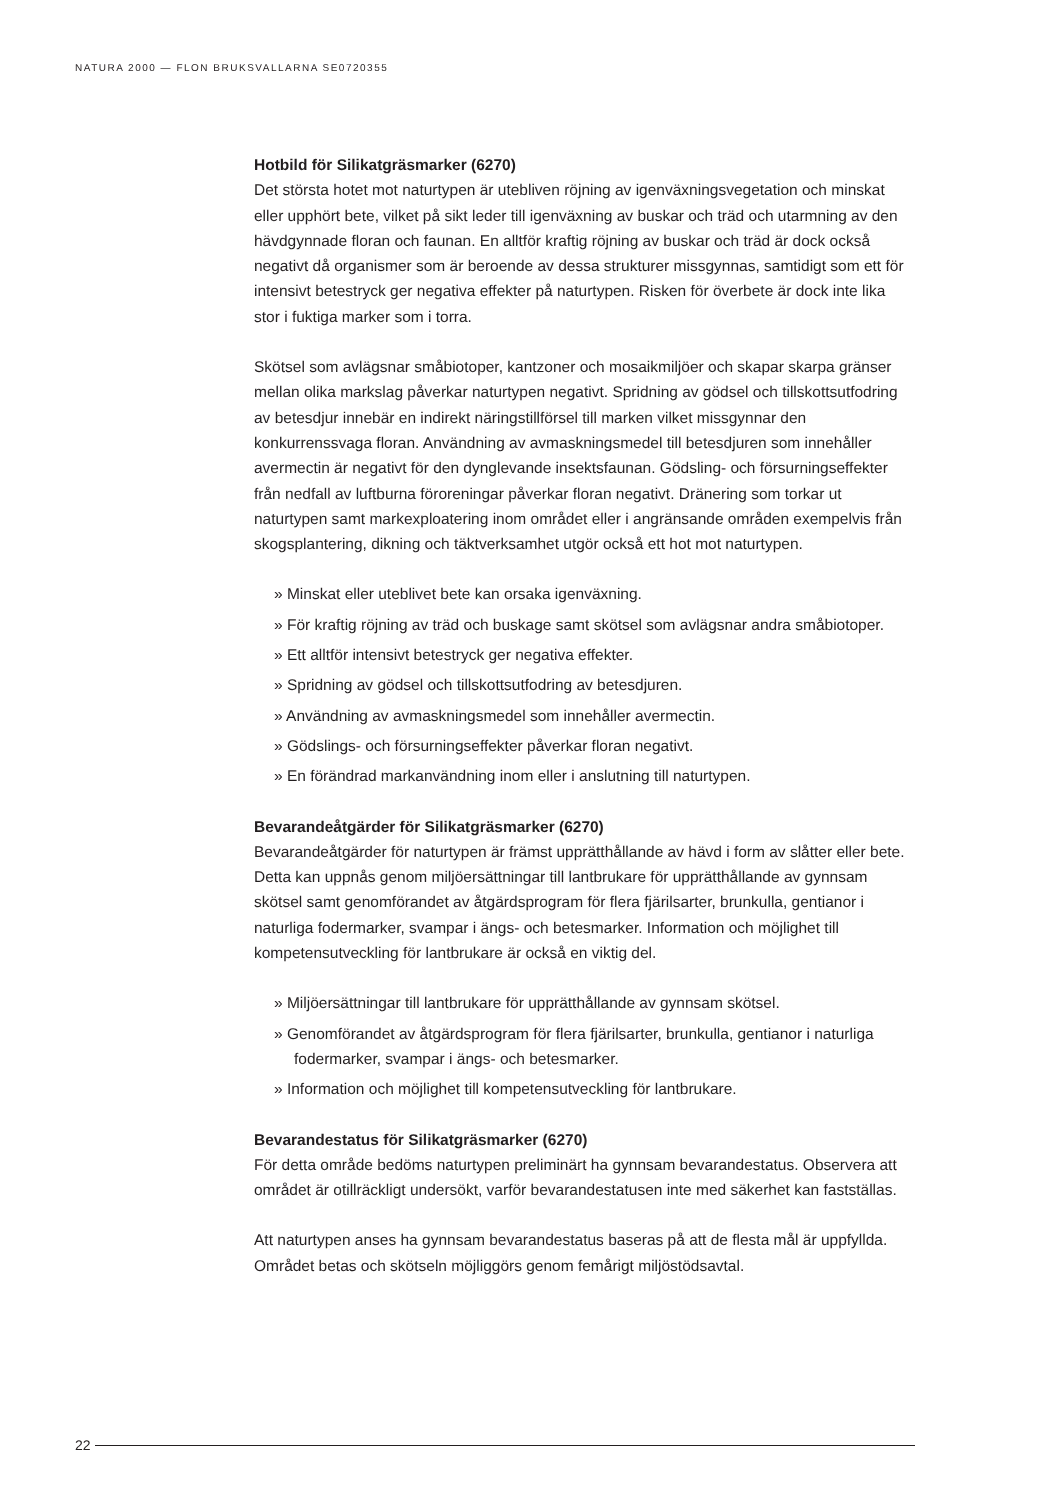NATURA 2000 — FLON BRUKSVALLARNA SE0720355
Hotbild för Silikatgräsmarker (6270)
Det största hotet mot naturtypen är utebliven röjning av igenväxningsvegetation och minskat eller upphört bete, vilket på sikt leder till igenväxning av buskar och träd och utarmning av den hävdgynnade floran och faunan. En alltför kraftig röjning av buskar och träd är dock också negativt då organismer som är beroende av dessa strukturer missgynnas, samtidigt som ett för intensivt betestryck ger negativa effekter på naturtypen. Risken för överbete är dock inte lika stor i fuktiga marker som i torra.
Skötsel som avlägsnar småbiotoper, kantzoner och mosaikmiljöer och skapar skarpa gränser mellan olika markslag påverkar naturtypen negativt. Spridning av gödsel och tillskottsutfodring av betesdjur innebär en indirekt näringstillförsel till marken vilket missgynnar den konkurrenssvaga floran. Användning av avmaskningsmedel till betesdjuren som innehåller avermectin är negativt för den dynglevande insektsfaunan. Gödsling- och försurningseffekter från nedfall av luftburna föroreningar påverkar floran negativt. Dränering som torkar ut naturtypen samt markexploatering inom området eller i angränsande områden exempelvis från skogsplantering, dikning och täktverksamhet utgör också ett hot mot naturtypen.
» Minskat eller uteblivet bete kan orsaka igenväxning.
» För kraftig röjning av träd och buskage samt skötsel som avlägsnar andra småbiotoper.
» Ett alltför intensivt betestryck ger negativa effekter.
» Spridning av gödsel och tillskottsutfodring av betesdjuren.
» Användning av avmaskningsmedel som innehåller avermectin.
» Gödslings- och försurningseffekter påverkar floran negativt.
» En förändrad markanvändning inom eller i anslutning till naturtypen.
Bevarandeåtgärder för Silikatgräsmarker (6270)
Bevarandeåtgärder för naturtypen är främst upprätthållande av hävd i form av slåtter eller bete. Detta kan uppnås genom miljöersättningar till lantbrukare för upprätthållande av gynnsam skötsel samt genomförandet av åtgärdsprogram för flera fjärilsarter, brunkulla, gentianor i naturliga fodermarker, svampar i ängs- och betesmarker. Information och möjlighet till kompetensutveckling för lantbrukare är också en viktig del.
» Miljöersättningar till lantbrukare för upprätthållande av gynnsam skötsel.
» Genomförandet av åtgärdsprogram för flera fjärilsarter, brunkulla, gentianor i naturliga fodermarker, svampar i ängs- och betesmarker.
» Information och möjlighet till kompetensutveckling för lantbrukare.
Bevarandestatus för Silikatgräsmarker (6270)
För detta område bedöms naturtypen preliminärt ha gynnsam bevarandestatus. Observera att området är otillräckligt undersökt, varför bevarandestatusen inte med säkerhet kan fastställas.
Att naturtypen anses ha gynnsam bevarandestatus baseras på att de flesta mål är uppfyllda. Området betas och skötseln möjliggörs genom femårigt miljöstödsavtal.
22